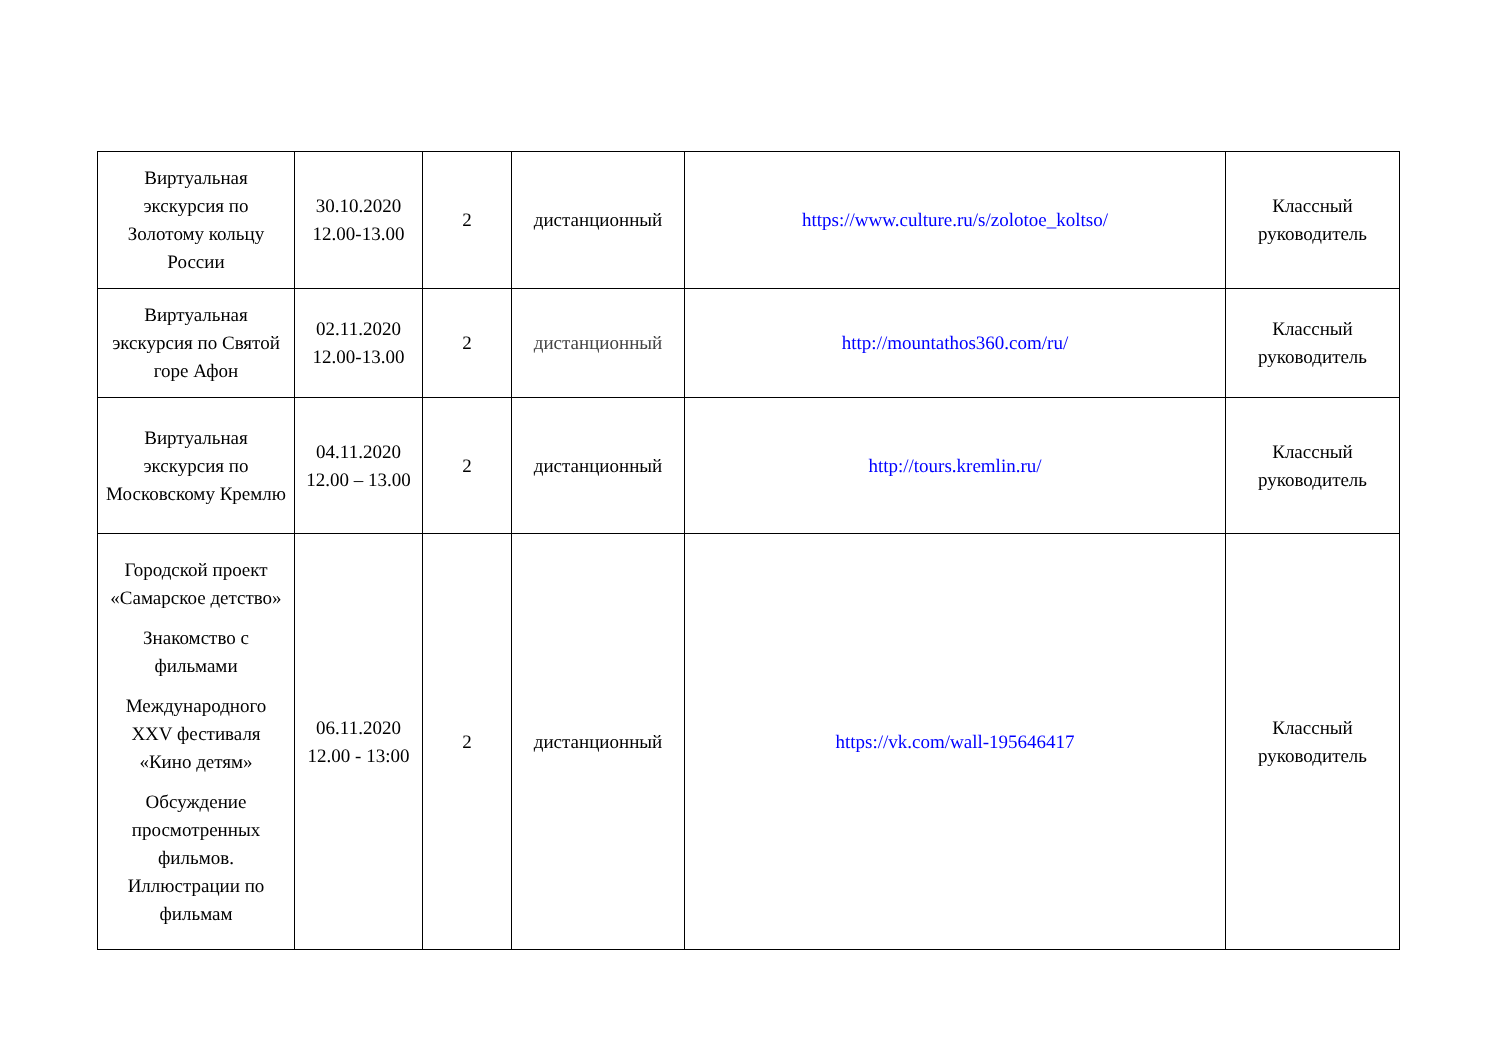| Виртуальная экскурсия по Золотому кольцу России | 30.10.2020 12.00-13.00 | 2 | дистанционный | https://www.culture.ru/s/zolotoe_koltso/ | Классный руководитель |
| Виртуальная экскурсия по Святой горе Афон | 02.11.2020 12.00-13.00 | 2 | дистанционный | http://mountathos360.com/ru/ | Классный руководитель |
| Виртуальная экскурсия по Московскому Кремлю | 04.11.2020 12.00 – 13.00 | 2 | дистанционный | http://tours.kremlin.ru/ | Классный руководитель |
| Городской проект «Самарское детство» Знакомство с фильмами Международного XXV фестиваля «Кино детям» Обсуждение просмотренных фильмов. Иллюстрации по фильмам | 06.11.2020 12.00 - 13:00 | 2 | дистанционный | https://vk.com/wall-195646417 | Классный руководитель |